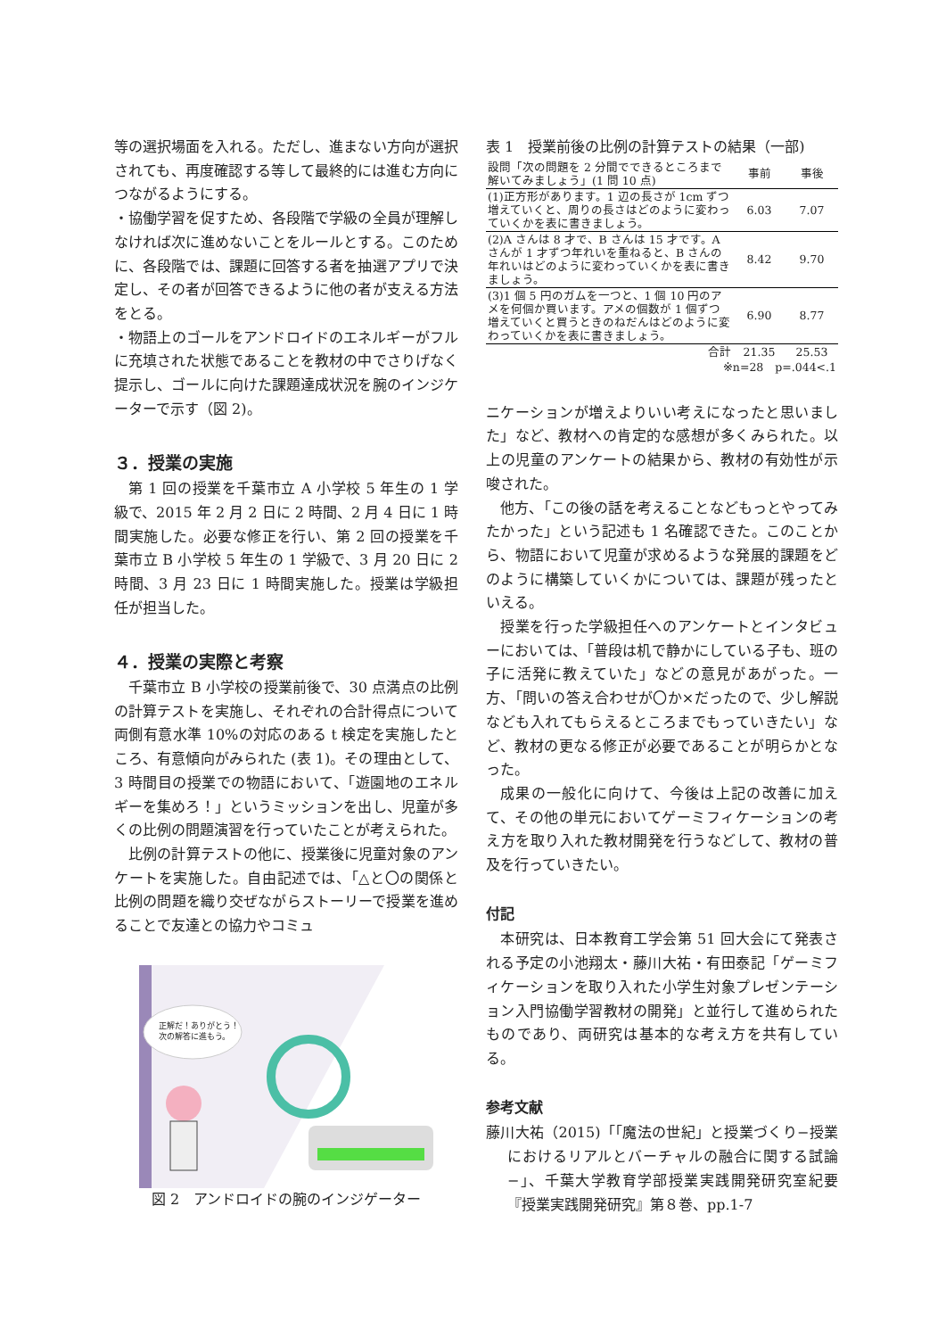等の選択場面を入れる。ただし、進まない方向が選択されても、再度確認する等して最終的には進む方向につながるようにする。
・協働学習を促すため、各段階で学級の全員が理解しなければ次に進めないことをルールとする。このために、各段階では、課題に回答する者を抽選アプリで決定し、その者が回答できるように他の者が支える方法をとる。
・物語上のゴールをアンドロイドのエネルギーがフルに充填された状態であることを教材の中でさりげなく提示し、ゴールに向けた課題達成状況を腕のインジケーターで示す（図 2)。
３．授業の実施
第 1 回の授業を千葉市立 A 小学校 5 年生の 1 学級で、2015 年 2 月 2 日に 2 時間、2 月 4 日に 1 時間実施した。必要な修正を行い、第 2 回の授業を千葉市立 B 小学校 5 年生の 1 学級で、3 月 20 日に 2 時間、3 月 23 日に 1 時間実施した。授業は学級担任が担当した。
４．授業の実際と考察
千葉市立 B 小学校の授業前後で、30 点満点の比例の計算テストを実施し、それぞれの合計得点について両側有意水準 10%の対応のある t 検定を実施したところ、有意傾向がみられた (表 1)。その理由として、3 時間目の授業での物語において、「遊園地のエネルギーを集めろ！」というミッションを出し、児童が多くの比例の問題演習を行っていたことが考えられた。
比例の計算テストの他に、授業後に児童対象のアンケートを実施した。自由記述では、「△と〇の関係と比例の問題を織り交ぜながらストーリーで授業を進めることで友達との協力やコミュ
正解だ！ありがとう！
次の解答に進もう。
図 2　アンドロイドの腕のインジゲーター
表 1　授業前後の比例の計算テストの結果（一部)
| 設問「次の問題を 2 分間でできるところまで解いてみましょう」(1 問 10 点) | 事前 | 事後 |
| --- | --- | --- |
| (1)正方形があります。1 辺の長さが 1cm ずつ増えていくと、周りの長さはどのように変わっていくかを表に書きましょう。 | 6.03 | 7.07 |
| (2)A さんは 8 才で、B さんは 15 才です。A さんが 1 才ずつ年れいを重ねると、B さんの年れいはどのように変わっていくかを表に書きましょう。 | 8.42 | 9.70 |
| (3)1 個 5 円のガムを一つと、1 個 10 円のアメを何個か買います。アメの個数が 1 個ずつ増えていくと買うときのねだんはどのように変わっていくかを表に書きましょう。 | 6.90 | 8.77 |
| 合計 | 21.35 | 25.53 |
| ※n=28 p=.044<.1 | | |
ニケーションが増えよりいい考えになったと思いました」など、教材への肯定的な感想が多くみられた。以上の児童のアンケートの結果から、教材の有効性が示唆された。
他方、「この後の話を考えることなどもっとやってみたかった」という記述も 1 名確認できた。このことから、物語において児童が求めるような発展的課題をどのように構築していくかについては、課題が残ったといえる。
授業を行った学級担任へのアンケートとインタビューにおいては、「普段は机で静かにしている子も、班の子に活発に教えていた」などの意見があがった。一方、「問いの答え合わせが〇か×だったので、少し解説なども入れてもらえるところまでもっていきたい」など、教材の更なる修正が必要であることが明らかとなった。
成果の一般化に向けて、今後は上記の改善に加えて、その他の単元においてゲーミフィケーションの考え方を取り入れた教材開発を行うなどして、教材の普及を行っていきたい。
付記
本研究は、日本教育工学会第 51 回大会にて発表される予定の小池翔太・藤川大祐・有田泰記「ゲーミフィケーションを取り入れた小学生対象プレゼンテーション入門協働学習教材の開発」と並行して進められたものであり、両研究は基本的な考え方を共有している。
参考文献
藤川大祐（2015)「「魔法の世紀」と授業づくり−授業におけるリアルとバーチャルの融合に関する試論−」、千葉大学教育学部授業実践開発研究室紀要『授業実践開発研究』第８巻、pp.1-7